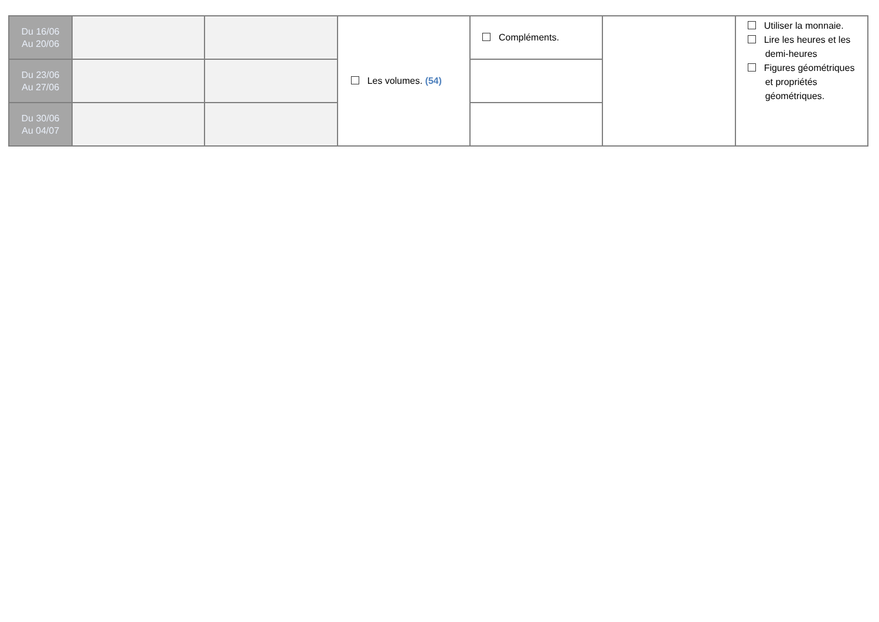| Du 16/06 Au 20/06 | | | Les volumes. (54) | Compléments. | | Utiliser la monnaie. Lire les heures et les demi-heures Figures géométriques et propriétés géométriques. |
| Du 23/06 Au 27/06 | | | | | | |
| Du 30/06 Au 04/07 | | | | | | |